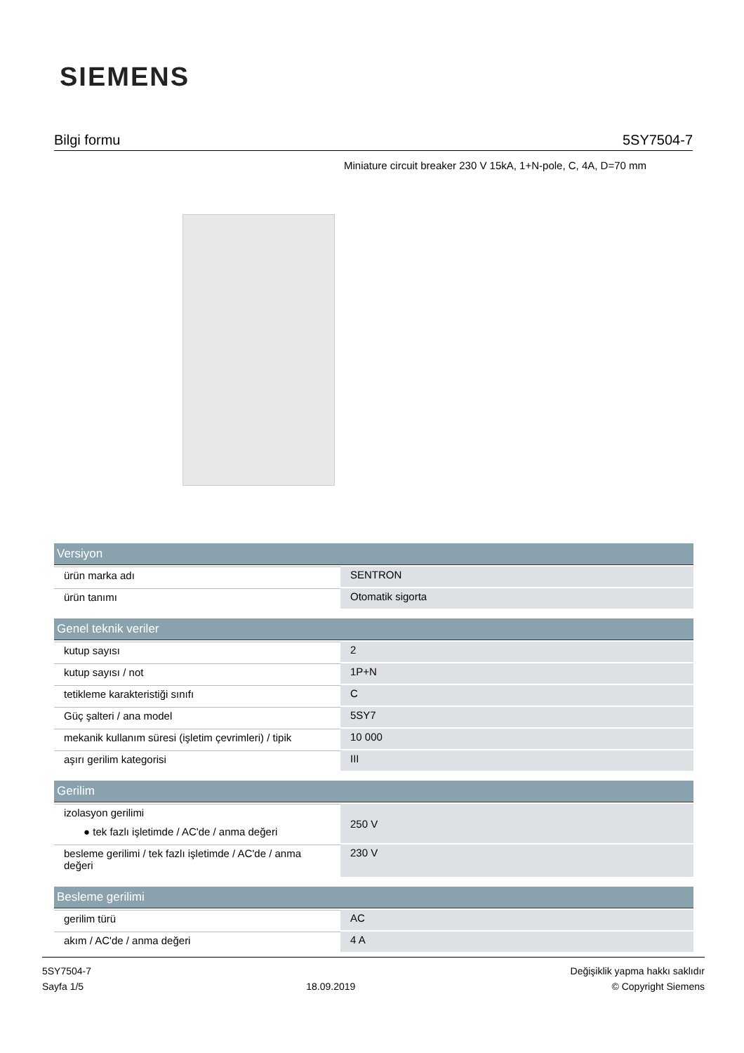SIEMENS
Bilgi formu 5SY7504-7
Miniature circuit breaker 230 V 15kA, 1+N-pole, C, 4A, D=70 mm
| Versiyon | |
| --- | --- |
| ürün marka adı | SENTRON |
| ürün tanımı | Otomatik sigorta |
| Genel teknik veriler | |
| kutup sayısı | 2 |
| kutup sayısı / not | 1P+N |
| tetikleme karakteristiği sınıfı | C |
| Güç şalteri / ana model | 5SY7 |
| mekanik kullanım süresi (işletim çevrimleri) / tipik | 10 000 |
| aşırı gerilim kategorisi | III |
| Gerilim | |
| izolasyon gerilimi ● tek fazlı işletimde / AC'de / anma değeri | 250 V |
| besleme gerilimi / tek fazlı işletimde / AC'de / anma değeri | 230 V |
| Besleme gerilimi | |
| gerilim türü | AC |
| akım / AC'de / anma değeri | 4 A |
5SY7504-7
Sayfa 1/5
18.09.2019
Değişiklik yapma hakkı saklıdır
© Copyright Siemens